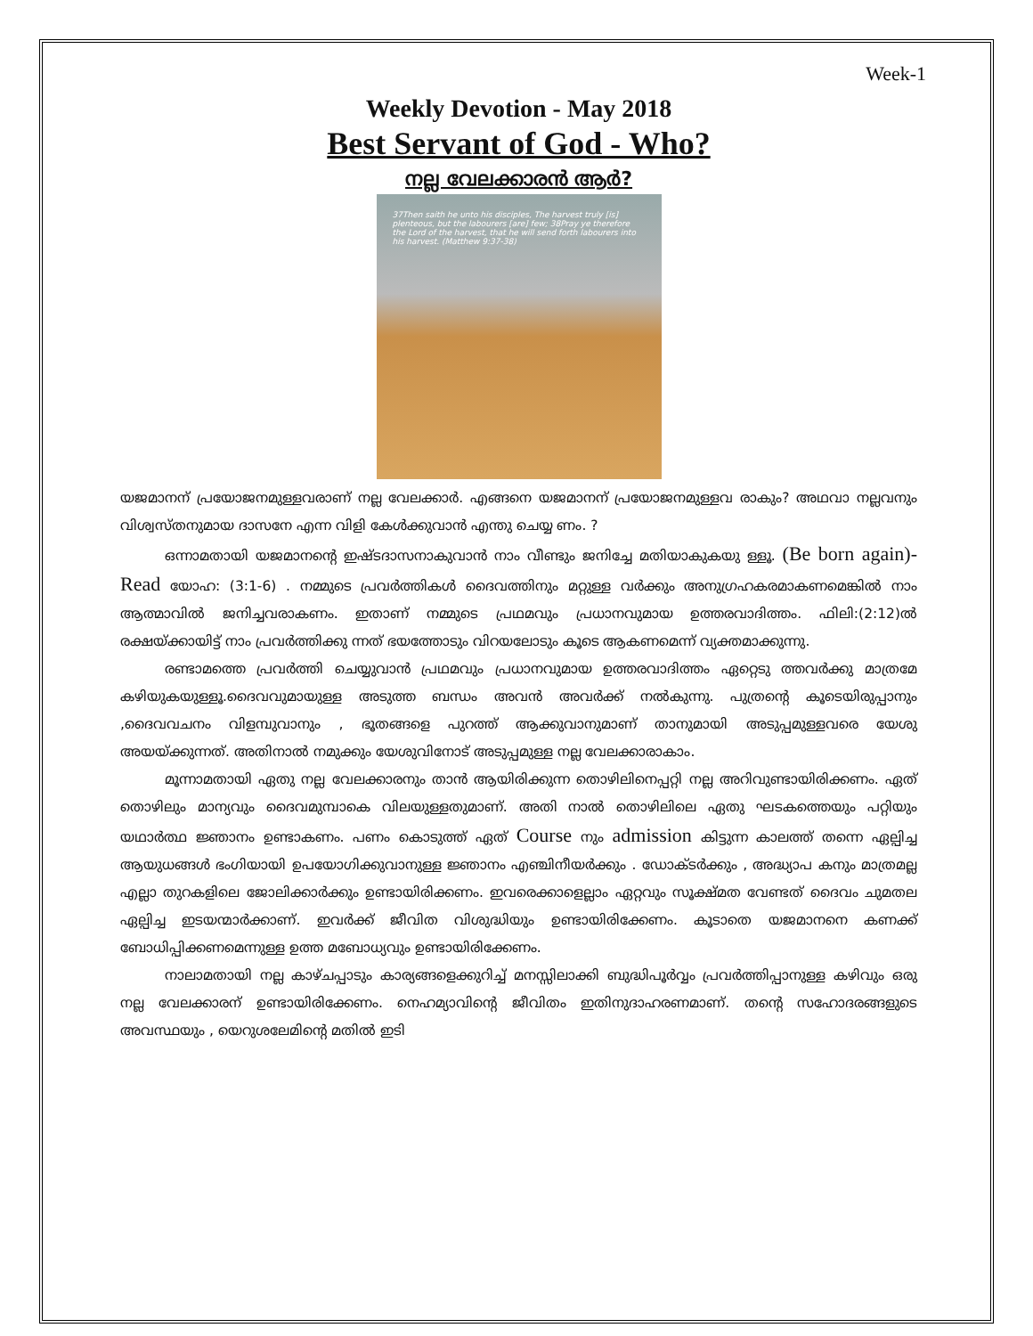Week-1
Weekly Devotion - May 2018
Best Servant of God - Who?
നല്ല വേലക്കാരൻ ആർ?
37Then saith he unto his disciples, The harvest truly [is] plenteous, but the labourers [are] few; 38Pray ye therefore the Lord of the harvest, that he will send forth labourers into his harvest. (Matthew 9:37-38)
യജമാനന് പ്രയോജനമുള്ളവരാണ് നല്ല വേലക്കാർ. എങ്ങനെ യജമാനന് പ്രയോജനമുള്ളവ രാകും? അഥവാ നല്ലവനും വിശ്വസ്തനുമായ ദാസനേ എന്ന വിളി കേൾക്കുവാൻ എന്തു ചെയ്യ ണം. ?
ഒന്നാമതായി യജമാനന്റെ ഇഷ്ടദാസനാകുവാൻ നാം വീണ്ടും ജനിച്ചേ മതിയാകുകയു ള്ളൂ. (Be born again)- Read യോഹ: (3:1-6) . നമ്മുടെ പ്രവർത്തികൾ ദൈവത്തിനും മറ്റുള്ള വർക്കും അനുഗ്രഹകരമാകണമെങ്കിൽ നാം ആത്മാവിൽ ജനിച്ചവരാകണം. ഇതാണ് നമ്മുടെ പ്രഥമവും പ്രധാനവുമായ ഉത്തരവാദിത്തം. ഫിലി:(2:12)ൽ രക്ഷയ്ക്കായിട്ട് നാം പ്രവർത്തിക്കു ന്നത് ഭയത്തോടും വിറയലോടും കൂടെ ആകണമെന്ന് വ്യക്തമാക്കുന്നു.
രണ്ടാമത്തെ പ്രവർത്തി ചെയ്യുവാൻ പ്രഥമവും പ്രധാനവുമായ ഉത്തരവാദിത്തം ഏറ്റെടു ത്തവർക്കു മാത്രമേ കഴിയുകയുള്ളൂ.ദൈവവുമായുള്ള അടുത്ത ബന്ധം അവൻ അവർക്ക് നൽകുന്നു. പുത്രന്റെ കൂടെയിരുപ്പാനും ,ദൈവവചനം വിളമ്പുവാനും , ഭൂതങ്ങളെ പുറത്ത് ആക്കുവാനുമാണ് താനുമായി അടുപ്പമുള്ളവരെ യേശു അയയ്ക്കുന്നത്. അതിനാൽ നമുക്കും യേശുവിനോട് അടുപ്പമുള്ള നല്ല വേലക്കാരാകാം.
മൂന്നാമതായി ഏതു നല്ല വേലക്കാരനും താൻ ആയിരിക്കുന്ന തൊഴിലിനെപ്പറ്റി നല്ല അറിവുണ്ടായിരിക്കണം. ഏത് തൊഴിലും മാന്യവും ദൈവമുമ്പാകെ വിലയുള്ളതുമാണ്. അതി നാൽ തൊഴിലിലെ ഏതു ഘടകത്തെയും പറ്റിയും യഥാർത്ഥ ജ്ഞാനം ഉണ്ടാകണം. പണം കൊടുത്ത് ഏത് Course നും admission കിട്ടുന്ന കാലത്ത് തന്നെ ഏല്പിച്ച ആയുധങ്ങൾ ഭംഗിയായി ഉപയോഗിക്കുവാനുള്ള ജ്ഞാനം എഞ്ചിനീയർക്കും . ഡോക്ടർക്കും , അദ്ധ്യാപ കനും മാത്രമല്ല എല്ലാ തുറകളിലെ ജോലിക്കാർക്കും ഉണ്ടായിരിക്കണം. ഇവരെക്കാളെല്ലാം ഏറ്റവും സൂക്ഷ്മത വേണ്ടത് ദൈവം ചുമതല ഏല്പിച്ച ഇടയന്മാർക്കാണ്. ഇവർക്ക് ജീവിത വിശുദ്ധിയും ഉണ്ടായിരിക്കേണം. കൂടാതെ യജമാനനെ കണക്ക് ബോധിപ്പിക്കണമെന്നുള്ള ഉത്ത മബോധ്യവും ഉണ്ടായിരിക്കേണം.
നാലാമതായി നല്ല കാഴ്ചപ്പാടും കാര്യങ്ങളെക്കുറിച്ച് മനസ്സിലാക്കി ബുദ്ധിപൂർവ്വം പ്രവർത്തിപ്പാനുള്ള കഴിവും ഒരു നല്ല വേലക്കാരന് ഉണ്ടായിരിക്കേണം. നെഹമ്യാവിന്റെ ജീവിതം ഇതിനുദാഹരണമാണ്. തന്റെ സഹോദരങ്ങളുടെ അവസ്ഥയും , യെറുശലേമിന്റെ മതിൽ ഇടി